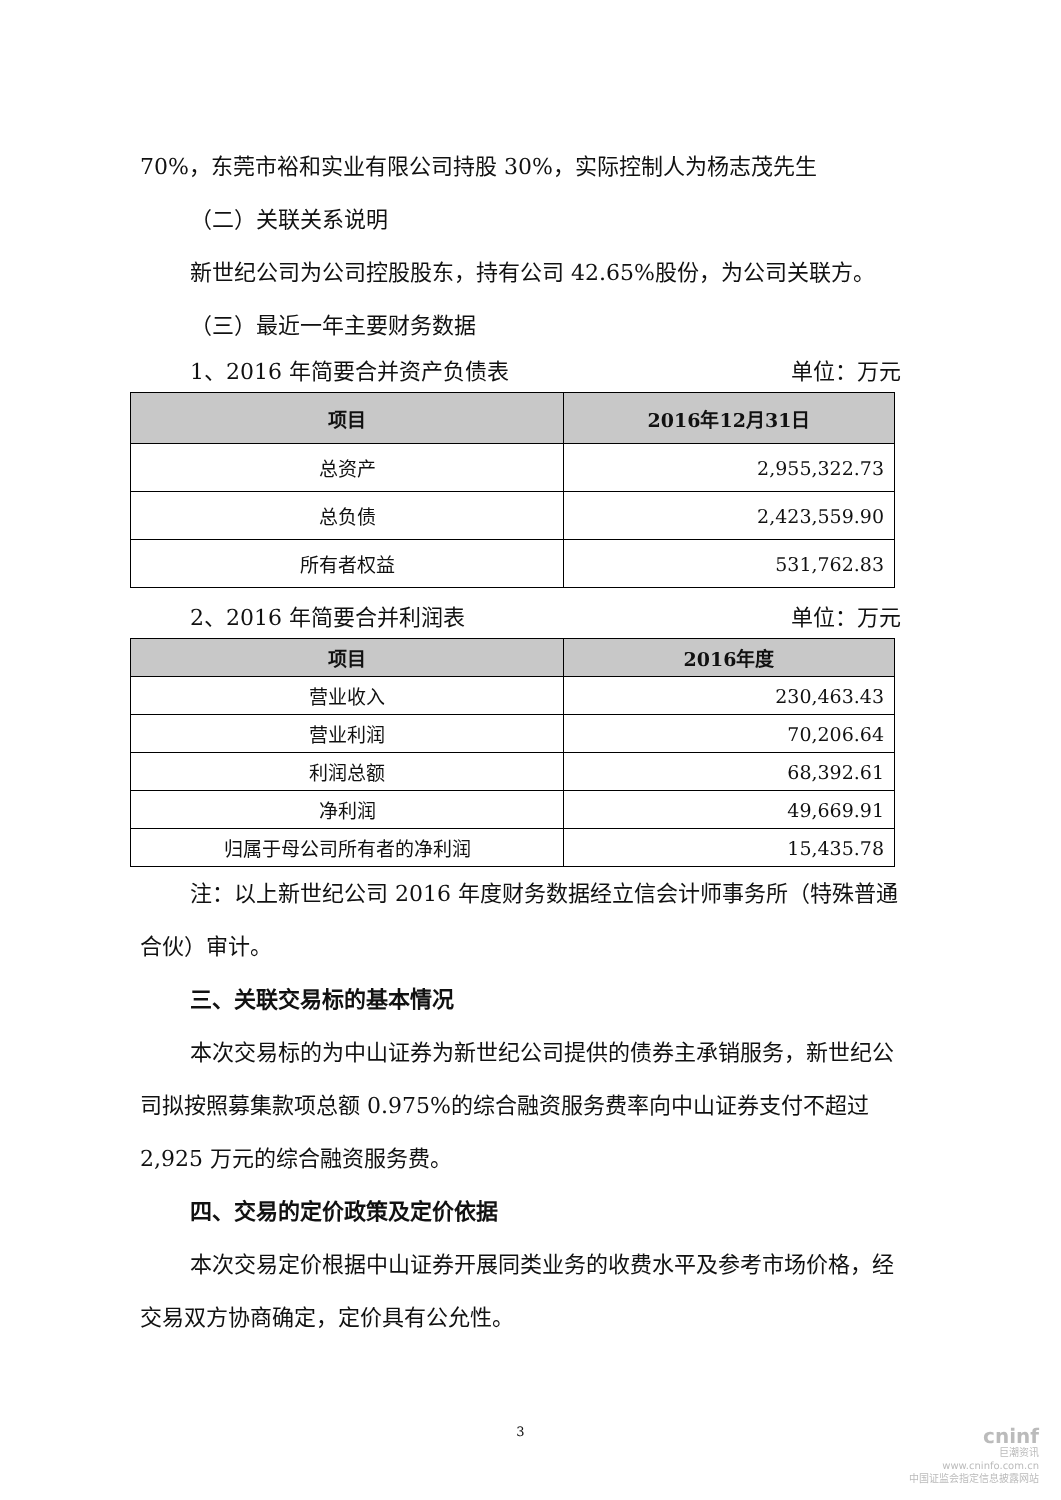70%，东莞市裕和实业有限公司持股 30%，实际控制人为杨志茂先生
（二）关联关系说明
新世纪公司为公司控股股东，持有公司 42.65%股份，为公司关联方。
（三）最近一年主要财务数据
1、2016 年简要合并资产负债表 单位：万元
| 项目 | 2016年12月31日 |
| --- | --- |
| 总资产 | 2,955,322.73 |
| 总负债 | 2,423,559.90 |
| 所有者权益 | 531,762.83 |
2、2016 年简要合并利润表 单位：万元
| 项目 | 2016年度 |
| --- | --- |
| 营业收入 | 230,463.43 |
| 营业利润 | 70,206.64 |
| 利润总额 | 68,392.61 |
| 净利润 | 49,669.91 |
| 归属于母公司所有者的净利润 | 15,435.78 |
注：以上新世纪公司 2016 年度财务数据经立信会计师事务所（特殊普通合伙）审计。
三、关联交易标的基本情况
本次交易标的为中山证券为新世纪公司提供的债券主承销服务，新世纪公司拟按照募集款项总额 0.975%的综合融资服务费率向中山证券支付不超过 2,925 万元的综合融资服务费。
四、交易的定价政策及定价依据
本次交易定价根据中山证券开展同类业务的收费水平及参考市场价格，经交易双方协商确定，定价具有公允性。
3
cninf
巨潮资讯
www.cninfo.com.cn
中国证监会指定信息披露网站